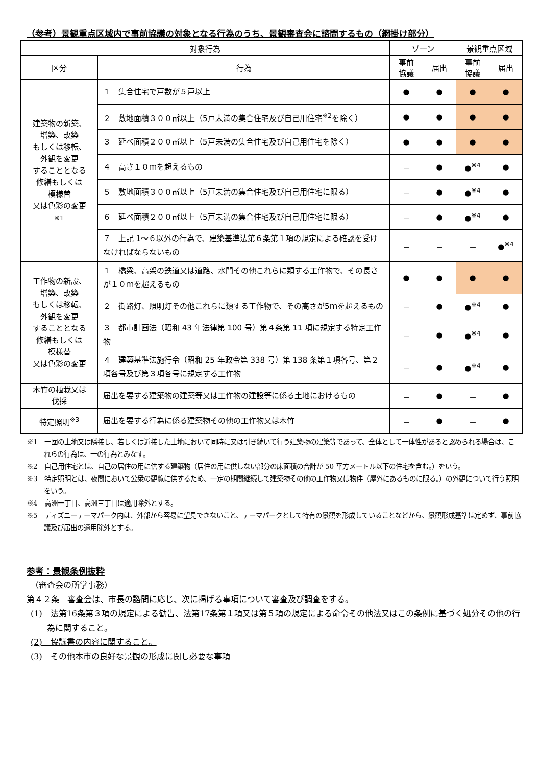（参考）景観重点区域内で事前協議の対象となる行為のうち、景観審査会に諮問するもの（網掛け部分）
| 対象行為 | | ゾーン | | 景観重点区域 | |
| --- | --- | --- | --- | --- | --- |
| 区分 | 行為 | 事前 協議 | 届出 | 事前 協議 | 届出 |
| 建築物の新築、 増築、改築 もしくは移転、 外観を変更 することとなる 修繕もしくは 模様替 又は色彩の変更 ※1 | １ 集合住宅で戸数が５戸以上 | ● | ● | ● | ● |
| | ２ 敷地面積３００㎡以上（5戸未満の集合住宅及び自己用住宅<sup>※2</sup>を除く） | ● | ● | ● | ● |
| | ３ 延べ面積２００㎡以上（5戸未満の集合住宅及び自己用住宅を除く） | ● | ● | ● | ● |
| | ４ 高さ１０ｍを超えるもの | － | ● | ●<sup>※4</sup> | ● |
| | ５ 敷地面積３００㎡以上（5戸未満の集合住宅及び自己用住宅に限る） | － | ● | ●<sup>※4</sup> | ● |
| | ６ 延べ面積２００㎡以上（5戸未満の集合住宅及び自己用住宅に限る） | － | ● | ●<sup>※4</sup> | ● |
| | ７ 上記 1～６以外の行為で、建築基準法第６条第１項の規定による確認を受けなければならないもの | － | － | － | ●<sup>※4</sup> |
| 工作物の新設、 増築、改築 もしくは移転、 外観を変更 することとなる 修繕もしくは 模様替 又は色彩の変更 | １ 橋梁、高架の鉄道又は道路、水門その他これらに類する工作物で、その長さが１０ｍを超えるもの | ● | ● | ● | ● |
| | ２ 街路灯、照明灯その他これらに類する工作物で、その高さが5ｍを超えるもの | － | ● | ●<sup>※4</sup> | ● |
| | ３ 都市計画法（昭和 43 年法律第 100 号）第４条第 11 項に規定する特定工作物 | － | ● | ●<sup>※4</sup> | ● |
| | ４ 建築基準法施行令（昭和 25 年政令第 338 号）第 138 条第１項各号、第２項各号及び第３項各号に規定する工作物 | － | ● | ●<sup>※4</sup> | ● |
| 木竹の植栽又は 伐採 | 届出を要する建築物の建築等又は工作物の建設等に係る土地におけるもの | － | ● | － | ● |
| 特定照明<sup>※3</sup> | 届出を要する行為に係る建築物その他の工作物又は木竹 | － | ● | － | ● |
※1　一団の土地又は隣接し、若しくは近接した土地において同時に又は引き続いて行う建築物の建築等であって、全体として一体性があると認められる場合は、これらの行為は、一の行為とみなす。
※2　自己用住宅とは、自己の居住の用に供する建築物（居住の用に供しない部分の床面積の合計が 50 平方メートル以下の住宅を含む。）をいう。
※3　特定照明とは、夜間において公衆の観覧に供するため、一定の期間継続して建築物その他の工作物又は物件（屋外にあるものに限る。）の外観について行う照明をいう。
※4　高洲一丁目、高洲三丁目は適用除外とする。
※5　ディズニーテーマパーク内は、外部から容易に望見できないこと、テーマパークとして特有の景観を形成していることなどから、景観形成基準は定めず、事前協議及び届出の適用除外とする。
参考：景観条例抜粋
　（審査会の所掌事務）
第４２条　審査会は、市長の諮問に応じ、次に掲げる事項について審査及び調査をする。
(1)　法第16条第３項の規定による勧告、法第17条第１項又は第５項の規定による命令その他法又はこの条例に基づく処分その他の行為に関すること。
(2)　協議書の内容に関すること。
(3)　その他本市の良好な景観の形成に関し必要な事項